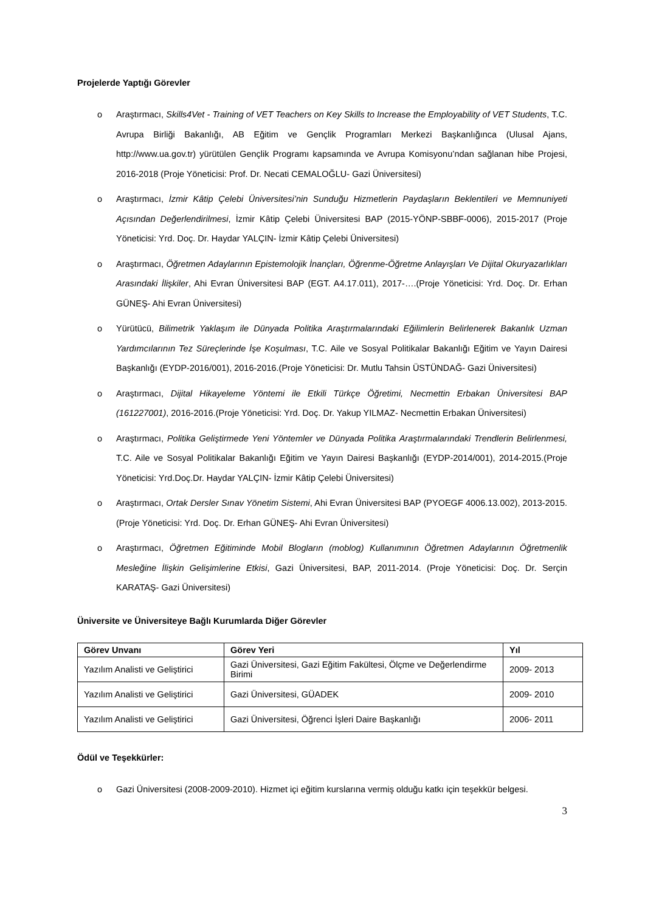Projelerde Yaptığı Görevler
o Araştırmacı, Skills4Vet - Training of VET Teachers on Key Skills to Increase the Employability of VET Students, T.C. Avrupa Birliği Bakanlığı, AB Eğitim ve Gençlik Programları Merkezi Başkanlığınca (Ulusal Ajans, http://www.ua.gov.tr) yürütülen Gençlik Programı kapsamında ve Avrupa Komisyonu’ndan sağlanan hibe Projesi, 2016-2018 (Proje Yöneticisi: Prof. Dr. Necati CEMALOĞLU- Gazi Üniversitesi)
o Araştırmacı, İzmir Kâtip Çelebi Üniversitesi’nin Sunduğu Hizmetlerin Paydaşların Beklentileri ve Memnuniyeti Açısından Değerlendirilmesi, İzmir Kâtip Çelebi Üniversitesi BAP (2015-YÖNP-SBBF-0006), 2015-2017 (Proje Yöneticisi: Yrd. Doç. Dr. Haydar YALÇIN- İzmir Kâtip Çelebi Üniversitesi)
o Araştırmacı, Öğretmen Adaylarının Epistemolojik İnançları, Öğrenme-Öğretme Anlayışları Ve Dijital Okuryazarlıkları Arasındaki İlişkiler, Ahi Evran Üniversitesi BAP (EGT. A4.17.011), 2017-….(Proje Yöneticisi: Yrd. Doç. Dr. Erhan GÜNEŞ- Ahi Evran Üniversitesi)
o Yürütücü, Bilimetrik Yaklaşım ile Dünyada Politika Araştırmalarındaki Eğilimlerin Belirlenerek Bakanlık Uzman Yardımcılarının Tez Süreçlerinde İşe Koşulması, T.C. Aile ve Sosyal Politikalar Bakanlığı Eğitim ve Yayın Dairesi Başkanlığı (EYDP-2016/001), 2016-2016.(Proje Yöneticisi: Dr. Mutlu Tahsin ÜSTÜNDAĞ- Gazi Üniversitesi)
o Araştırmacı, Dijital Hikayeleme Yöntemi ile Etkili Türkçe Öğretimi, Necmettin Erbakan Üniversitesi BAP (161227001), 2016-2016.(Proje Yöneticisi: Yrd. Doç. Dr. Yakup YILMAZ- Necmettin Erbakan Üniversitesi)
o Araştırmacı, Politika Geliştirmede Yeni Yöntemler ve Dünyada Politika Araştırmalarındaki Trendlerin Belirlenmesi, T.C. Aile ve Sosyal Politikalar Bakanlığı Eğitim ve Yayın Dairesi Başkanlığı (EYDP-2014/001), 2014-2015.(Proje Yöneticisi: Yrd.Doç.Dr. Haydar YALÇIN- İzmir Kâtip Çelebi Üniversitesi)
o Araştırmacı, Ortak Dersler Sınav Yönetim Sistemi, Ahi Evran Üniversitesi BAP (PYOEGF 4006.13.002), 2013-2015.(Proje Yöneticisi: Yrd. Doç. Dr. Erhan GÜNEŞ- Ahi Evran Üniversitesi)
o Araştırmacı, Öğretmen Eğitiminde Mobil Blogların (moblog) Kullanımının Öğretmen Adaylarının Öğretmenlik Mesleğine İlişkin Gelişimlerine Etkisi, Gazi Üniversitesi, BAP, 2011-2014. (Proje Yöneticisi: Doç. Dr. Serçin KARATAŞ- Gazi Üniversitesi)
Üniversite ve Üniversiteye Bağlı Kurumlarda Diğer Görevler
| Görev Unvanı | Görev Yeri | Yıl |
| --- | --- | --- |
| Yazılım Analisti ve Geliştirici | Gazi Üniversitesi, Gazi Eğitim Fakültesi, Ölçme ve Değerlendirme Birimi | 2009- 2013 |
| Yazılım Analisti ve Geliştirici | Gazi Üniversitesi, GÜADEK | 2009- 2010 |
| Yazılım Analisti ve Geliştirici | Gazi Üniversitesi, Öğrenci İşleri Daire Başkanlığı | 2006- 2011 |
Ödül ve Teşekkürler:
o Gazi Üniversitesi (2008-2009-2010). Hizmet içi eğitim kurslarına vermiş olduğu katkı için teşekkür belgesi.
3